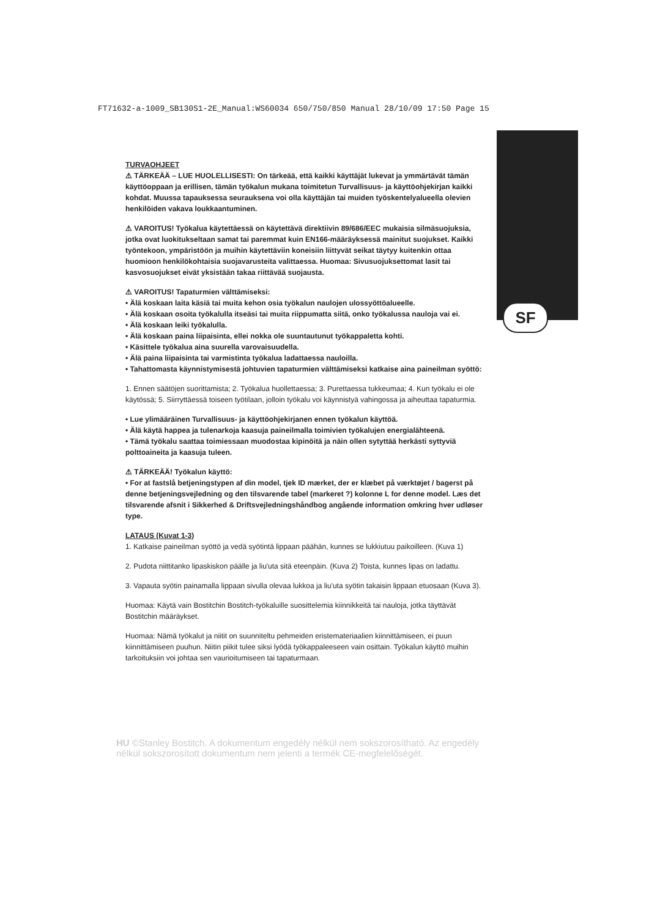FT71632-a-1009_SB130S1-2E_Manual:WS60034 650/750/850 Manual 28/10/09 17:50 Page 15
SF
TURVAOHJEET
⚠ TÄRKEÄÄ – LUE HUOLELLISESTI: On tärkeää, että kaikki käyttäjät lukevat ja ymmärtävät tämän käyttöoppaan ja erillisen, tämän työkalun mukana toimitetun Turvallisuus- ja käyttöohjekirjan kaikki kohdat. Muussa tapauksessa seurauksena voi olla käyttäjän tai muiden työskentelyalueella olevien henkilöiden vakava loukkaantuminen.
⚠ VAROITUS! Työkalua käytettäessä on käytettävä direktiivin 89/686/EEC mukaisia silmäsuojuksia, jotka ovat luokitukseltaan samat tai paremmat kuin EN166-määräyksessä mainitut suojukset. Kaikki työntekoon, ympäristöön ja muihin käytettäviin koneisiin liittyvät seikat täytyy kuitenkin ottaa huomioon henkilökohtaisia suojavarusteita valittaessa. Huomaa: Sivusuojuksettomat lasit tai kasvosuojukset eivät yksistään takaa riittävää suojausta.
⚠ VAROITUS! Tapaturmien välttämiseksi:
• Älä koskaan laita käsiä tai muita kehon osia työkalun naulojen ulossyöttöalueelle.
• Älä koskaan osoita työkalulla itseäsi tai muita riippumatta siitä, onko työkalussa nauloja vai ei.
• Älä koskaan leiki työkalulla.
• Älä koskaan paina liipaisinta, ellei nokka ole suuntautunut työkappaletta kohti.
• Käsittele työkalua aina suurella varovaisuudella.
• Älä paina liipaisinta tai varmistinta työkalua ladattaessa nauloilla.
• Tahattomasta käynnistymisestä johtuvien tapaturmien välttämiseksi katkaise aina paineilman syöttö:
1. Ennen säätöjen suorittamista; 2. Työkalua huollettaessa; 3. Purettaessa tukkeumaa; 4. Kun työkalu ei ole käytössä; 5. Siirryttäessä toiseen työtilaan, jolloin työkalu voi käynnistyä vahingossa ja aiheuttaa tapaturmia.
• Lue ylimääräinen Turvallisuus- ja käyttöohjekirjanen ennen työkalun käyttöä.
• Älä käytä happea ja tulenarkoja kaasuja paineilmalla toimivien työkalujen energialähteenä.
• Tämä työkalu saattaa toimiessaan muodostaa kipinöitä ja näin ollen sytyttää herkästi syttyviä polttoaineita ja kaasuja tuleen.
⚠ TÄRKEÄÄ! Työkalun käyttö:
• For at fastslå betjeningstypen af din model, tjek ID mærket, der er klæbet på værktøjet / bagerst på denne betjeningsvejledning og den tilsvarende tabel (markeret ?) kolonne L for denne model. Læs det tilsvarende afsnit i Sikkerhed & Driftsvejledningshåndbog angående information omkring hver udløser type.
LATAUS (Kuvat 1-3)
1. Katkaise paineilman syöttö ja vedä syötintä lippaan päähän, kunnes se lukkiutuu paikoilleen. (Kuva 1)
2. Pudota niittitanko lipaskiskon päälle ja liu'uta sitä eteenpäin. (Kuva 2) Toista, kunnes lipas on ladattu.
3. Vapauta syötin painamalla lippaan sivulla olevaa lukkoa ja liu'uta syötin takaisin lippaan etuosaan (Kuva 3).
Huomaa: Käytä vain Bostitchin Bostitch-työkaluille suosittelemia kiinnikkeitä tai nauloja, jotka täyttävät Bostitchin määräykset.
Huomaa: Nämä työkalut ja niitit on suunniteltu pehmeiden eristemateriaalien kiinnittämiseen, ei puun kiinnittämiseen puuhun. Niitin piikit tulee siksi lyödä työkappaleeseen vain osittain. Työkalun käyttö muihin tarkoituksiin voi johtaa sen vaurioitumiseen tai tapaturmaan.
HU ©Stanley Bostitch. A dokumentum engedély nélkül nem sokszorosítható. Az engedély nélkül sokszorosított dokumentum nem jelenti a termék CE-megfelelőségét.